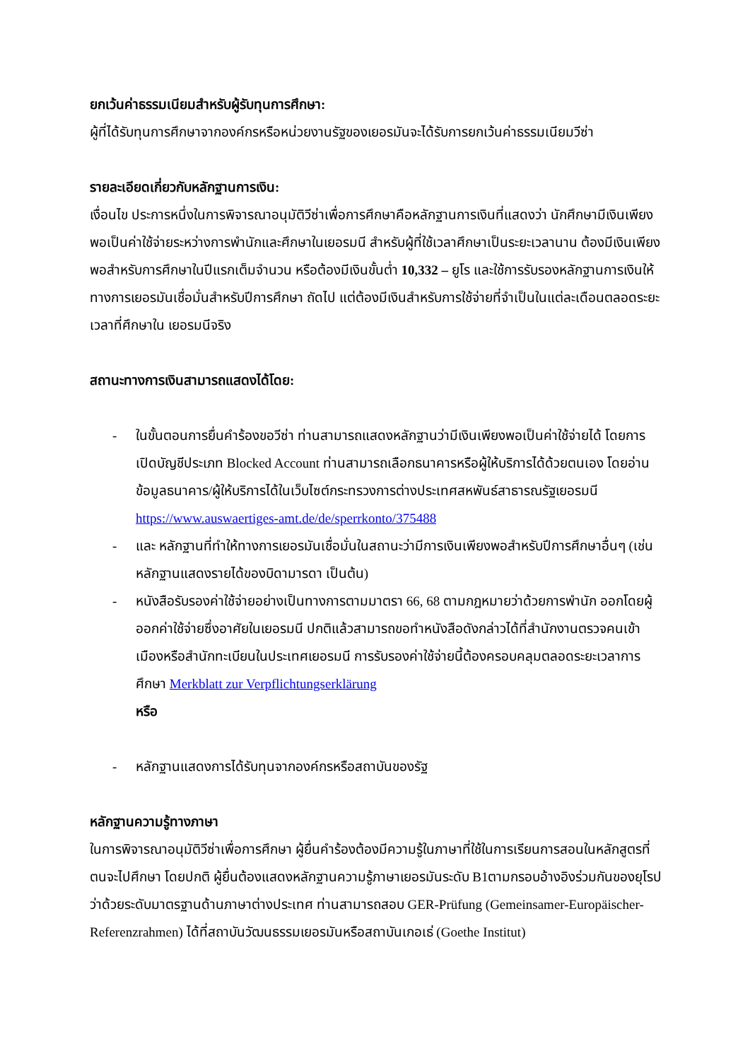ยกเว้นค่าธรรมเนียมสำหรับผู้รับทุนการศึกษา:
ผู้ที่ได้รับทุนการศึกษาจากองค์กรหรือหน่วยงานรัฐของเยอรมันจะได้รับการยกเว้นค่าธรรมเนียมวีซ่า
รายละเอียดเกี่ยวกับหลักฐานการเงิน:
เงื่อนไข ประการหนึ่งในการพิจารณาอนุมัติวีซ่าเพื่อการศึกษาคือหลักฐานการเงินที่แสดงว่า นักศึกษามีเงินเพียงพอเป็นค่าใช้จ่ายระหว่างการพำนักและศึกษาในเยอรมนี สำหรับผู้ที่ใช้เวลาศึกษาเป็นระยะเวลานาน ต้องมีเงินเพียงพอสำหรับการศึกษาในปีแรกเต็มจำนวน หรือต้องมีเงินขั้นต่ำ 10,332 – ยูโร และใช้การรับรองหลักฐานการเงินให้ทางการเยอรมันเชื่อมั่นสำหรับปีการศึกษา ถัดไป แต่ต้องมีเงินสำหรับการใช้จ่ายที่จำเป็นในแต่ละเดือนตลอดระยะเวลาที่ศึกษาใน เยอรมนีจริง
สถานะทางการเงินสามารถแสดงได้โดย:
- ในขั้นตอนการยื่นคำร้องขอวีซ่า ท่านสามารถแสดงหลักฐานว่ามีเงินเพียงพอเป็นค่าใช้จ่ายได้ โดยการเปิดบัญชีประเภท Blocked Account ท่านสามารถเลือกธนาคารหรือผู้ให้บริการได้ด้วยตนเอง โดยอ่านข้อมูลธนาคาร/ผู้ให้บริการได้ในเว็บไซต์กระทรวงการต่างประเทศสหพันธ์สาธารณรัฐเยอรมนี https://www.auswaertiges-amt.de/de/sperrkonto/375488
- และ หลักฐานที่ทำให้ทางการเยอรมันเชื่อมั่นในสถานะว่ามีการเงินเพียงพอสำหรับปีการศึกษาอื่นๆ (เช่น หลักฐานแสดงรายได้ของบิดามารดา เป็นต้น)
- หนังสือรับรองค่าใช้จ่ายอย่างเป็นทางการตามมาตรา 66, 68 ตามกฎหมายว่าด้วยการพำนัก ออกโดยผู้ออกค่าใช้จ่ายซึ่งอาศัยในเยอรมนี ปกติแล้วสามารถขอทำหนังสือดังกล่าวได้ที่สำนักงานตรวจคนเข้าเมืองหรือสำนักทะเบียนในประเทศเยอรมนี การรับรองค่าใช้จ่ายนี้ต้องครอบคลุมตลอดระยะเวลาการศึกษา Merkblatt zur Verpflichtungserklärung
หรือ
- หลักฐานแสดงการได้รับทุนจากองค์กรหรือสถาบันของรัฐ
หลักฐานความรู้ทางภาษา
ในการพิจารณาอนุมัติวีซ่าเพื่อการศึกษา ผู้ยื่นคำร้องต้องมีความรู้ในภาษาที่ใช้ในการเรียนการสอนในหลักสูตรที่ตนจะไปศึกษา โดยปกติ ผู้ยื่นต้องแสดงหลักฐานความรู้ภาษาเยอรมันระดับ B1ตามกรอบอ้างอิงร่วมกันของยุโรปว่าด้วยระดับมาตรฐานด้านภาษาต่างประเทศ ท่านสามารถสอบ GER-Prüfung (Gemeinsamer-Europäischer-Referenzrahmen) ได้ที่สถาบันวัฒนธรรมเยอรมันหรือสถาบันเกอเธ่ (Goethe Institut)